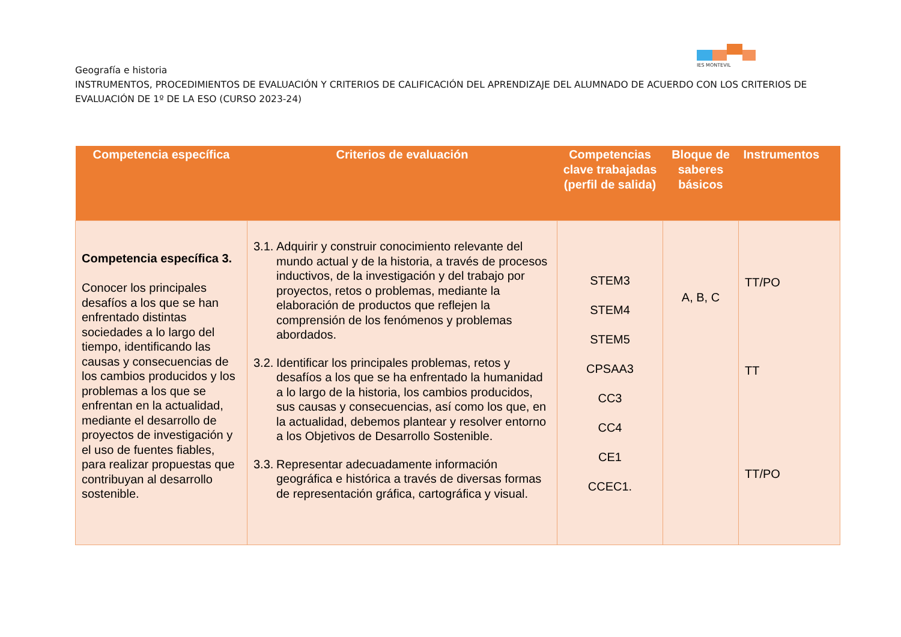IES MONTEVIL
Geografía e historia
INSTRUMENTOS, PROCEDIMIENTOS DE EVALUACIÓN Y CRITERIOS DE CALIFICACIÓN DEL APRENDIZAJE DEL ALUMNADO DE ACUERDO CON LOS CRITERIOS DE EVALUACIÓN DE 1º DE LA ESO (CURSO 2023-24)
| Competencia específica | Criterios de evaluación | Competencias clave trabajadas (perfil de salida) | Bloque de saberes básicos | Instrumentos |
| --- | --- | --- | --- | --- |
| Competencia específica 3. Conocer los principales desafíos a los que se han enfrentado distintas sociedades a lo largo del tiempo, identificando las causas y consecuencias de los cambios producidos y los problemas a los que se enfrentan en la actualidad, mediante el desarrollo de proyectos de investigación y el uso de fuentes fiables, para realizar propuestas que contribuyan al desarrollo sostenible. | 3.1. Adquirir y construir conocimiento relevante del mundo actual y de la historia, a través de procesos inductivos, de la investigación y del trabajo por proyectos, retos o problemas, mediante la elaboración de productos que reflejen la comprensión de los fenómenos y problemas abordados. 3.2. Identificar los principales problemas, retos y desafíos a los que se ha enfrentado la humanidad a lo largo de la historia, los cambios producidos, sus causas y consecuencias, así como los que, en la actualidad, debemos plantear y resolver entorno a los Objetivos de Desarrollo Sostenible. 3.3. Representar adecuadamente información geográfica e histórica a través de diversas formas de representación gráfica, cartográfica y visual. | STEM3 STEM4 STEM5 CPSAA3 CC3 CC4 CE1 CCEC1. | A, B, C | TT/PO TT TT/PO |